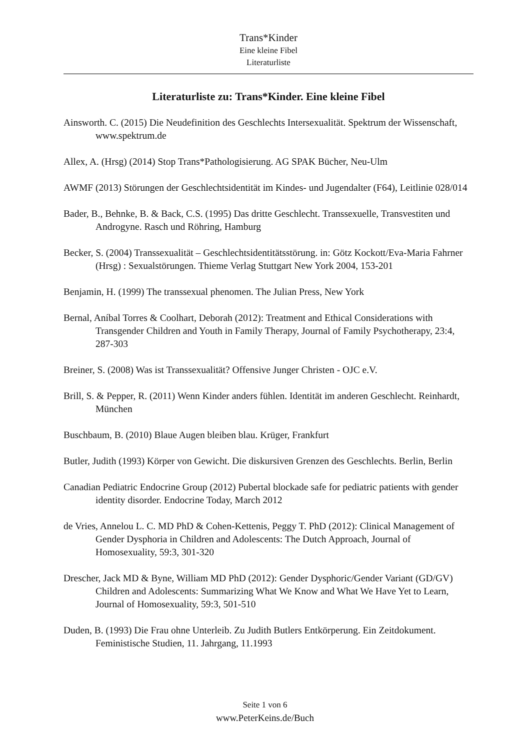Trans*Kinder
Eine kleine Fibel
Literaturliste
Literaturliste zu: Trans*Kinder. Eine kleine Fibel
Ainsworth. C. (2015) Die Neudefinition des Geschlechts Intersexualität. Spektrum der Wissenschaft, www.spektrum.de
Allex, A. (Hrsg) (2014) Stop Trans*Pathologisierung. AG SPAK Bücher, Neu-Ulm
AWMF (2013) Störungen der Geschlechtsidentität im Kindes- und Jugendalter (F64), Leitlinie 028/014
Bader, B., Behnke, B. & Back, C.S. (1995) Das dritte Geschlecht. Transsexuelle, Transvestiten und Androgyne. Rasch und Röhring, Hamburg
Becker, S. (2004) Transsexualität – Geschlechtsidentitätsstörung. in: Götz Kockott/Eva-Maria Fahrner (Hrsg) : Sexualstörungen. Thieme Verlag Stuttgart New York 2004, 153-201
Benjamin, H. (1999) The transsexual phenomen. The Julian Press, New York
Bernal, Aníbal Torres & Coolhart, Deborah (2012): Treatment and Ethical Considerations with Transgender Children and Youth in Family Therapy, Journal of Family Psychotherapy, 23:4, 287-303
Breiner, S. (2008) Was ist Transsexualität? Offensive Junger Christen - OJC e.V.
Brill, S. & Pepper, R. (2011) Wenn Kinder anders fühlen. Identität im anderen Geschlecht. Reinhardt, München
Buschbaum, B. (2010) Blaue Augen bleiben blau. Krüger, Frankfurt
Butler, Judith (1993) Körper von Gewicht. Die diskursiven Grenzen des Geschlechts. Berlin, Berlin
Canadian Pediatric Endocrine Group (2012) Pubertal blockade safe for pediatric patients with gender identity disorder. Endocrine Today, March 2012
de Vries, Annelou L. C. MD PhD & Cohen-Kettenis, Peggy T. PhD (2012): Clinical Management of Gender Dysphoria in Children and Adolescents: The Dutch Approach, Journal of Homosexuality, 59:3, 301-320
Drescher, Jack MD & Byne, William MD PhD (2012): Gender Dysphoric/Gender Variant (GD/GV) Children and Adolescents: Summarizing What We Know and What We Have Yet to Learn, Journal of Homosexuality, 59:3, 501-510
Duden, B. (1993) Die Frau ohne Unterleib. Zu Judith Butlers Entkörperung. Ein Zeitdokument. Feministische Studien, 11. Jahrgang, 11.1993
Seite 1 von 6
www.PeterKeins.de/Buch